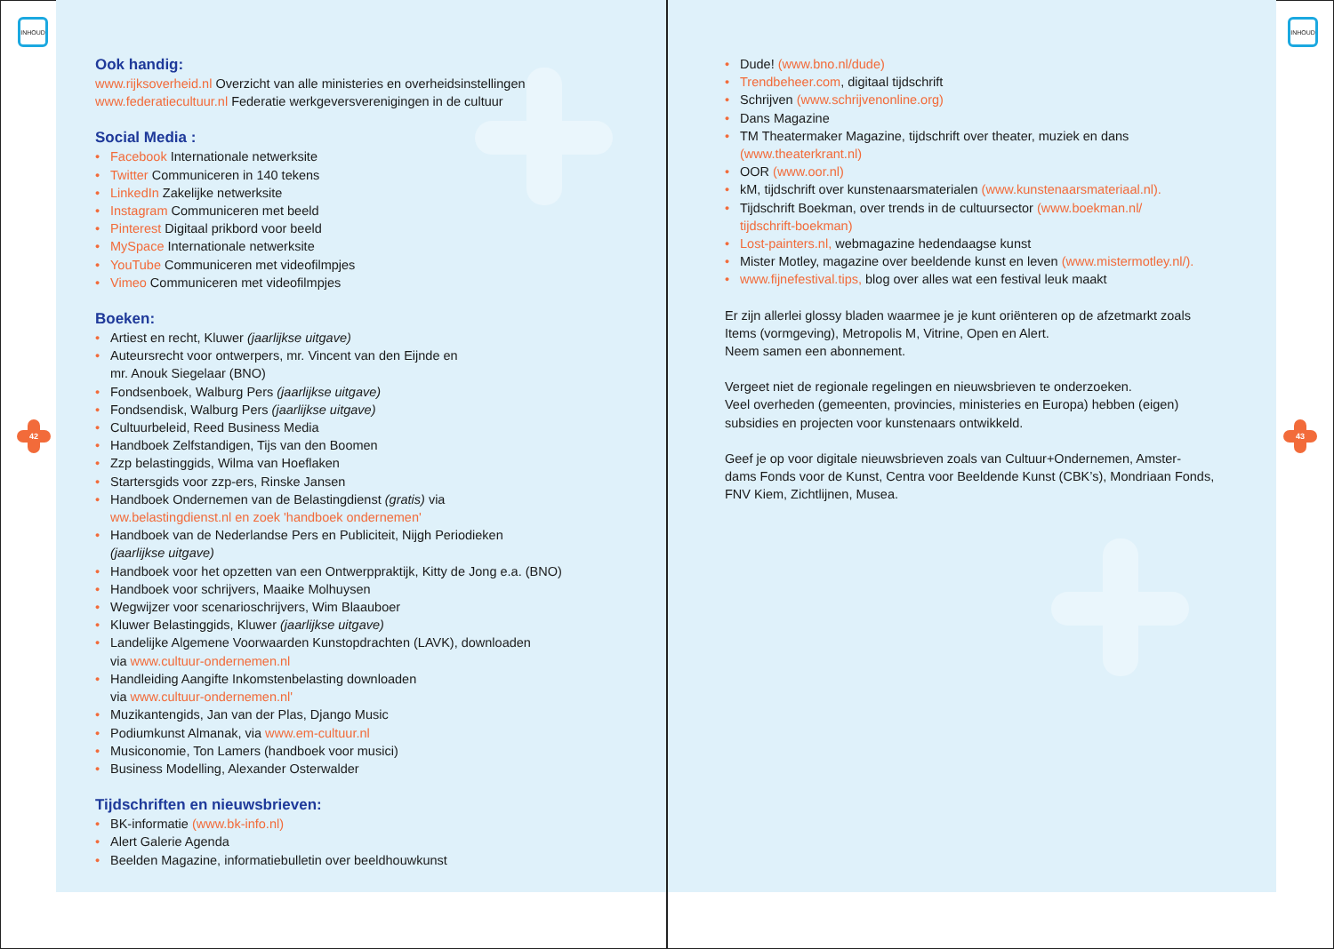Ook handig:
www.rijksoverheid.nl Overzicht van alle ministeries en overheidsinstellingen
www.federatiecultuur.nl Federatie werkgeversverenigingen in de cultuur
Social Media :
• Facebook Internationale netwerksite
• Twitter Communiceren in 140 tekens
• LinkedIn Zakelijke netwerksite
• Instagram Communiceren met beeld
• Pinterest Digitaal prikbord voor beeld
• MySpace Internationale netwerksite
• YouTube Communiceren met videofilmpjes
• Vimeo Communiceren met videofilmpjes
Boeken:
• Artiest en recht, Kluwer (jaarlijkse uitgave)
• Auteursrecht voor ontwerpers, mr. Vincent van den Eijnde en
mr. Anouk Siegelaar (BNO)
• Fondsenboek, Walburg Pers (jaarlijkse uitgave)
• Fondsendisk, Walburg Pers (jaarlijkse uitgave)
• Cultuurbeleid, Reed Business Media
• Handboek Zelfstandigen, Tijs van den Boomen
• Zzp belastinggids, Wilma van Hoeflaken
• Startersgids voor zzp-ers, Rinske Jansen
• Handboek Ondernemen van de Belastingdienst (gratis) via
ww.belastingdienst.nl en zoek 'handboek ondernemen'
• Handboek van de Nederlandse Pers en Publiciteit, Nijgh Periodieken
(jaarlijkse uitgave)
• Handboek voor het opzetten van een Ontwerppraktijk, Kitty de Jong e.a. (BNO)
• Handboek voor schrijvers, Maaike Molhuysen
• Wegwijzer voor scenarioschrijvers, Wim Blaauboer
• Kluwer Belastinggids, Kluwer (jaarlijkse uitgave)
• Landelijke Algemene Voorwaarden Kunstopdrachten (LAVK), downloaden
via www.cultuur-ondernemen.nl
• Handleiding Aangifte Inkomstenbelasting downloaden
via www.cultuur-ondernemen.nl'
• Muzikantengids, Jan van der Plas, Django Music
• Podiumkunst Almanak, via www.em-cultuur.nl
• Musiconomie, Ton Lamers (handboek voor musici)
• Business Modelling, Alexander Osterwalder
Tijdschriften en nieuwsbrieven:
• BK-informatie (www.bk-info.nl)
• Alert Galerie Agenda
• Beelden Magazine, informatiebulletin over beeldhouwkunst
• Dude! (www.bno.nl/dude)
• Trendbeheer.com, digitaal tijdschrift
• Schrijven (www.schrijvenonline.org)
• Dans Magazine
• TM Theatermaker Magazine, tijdschrift over theater, muziek en dans
(www.theaterkrant.nl)
• OOR (www.oor.nl)
• kM, tijdschrift over kunstenaarsmaterialen (www.kunstenaarsmateriaal.nl).
• Tijdschrift Boekman, over trends in de cultuursector (www.boekman.nl/
tijdschrift-boekman)
• Lost-painters.nl, webmagazine hedendaagse kunst
• Mister Motley, magazine over beeldende kunst en leven (www.mistermotley.nl/).
• www.fijnefestival.tips, blog over alles wat een festival leuk maakt
Er zijn allerlei glossy bladen waarmee je je kunt oriënteren op de afzetmarkt zoals
Items (vormgeving), Metropolis M, Vitrine, Open en Alert.
Neem samen een abonnement.
Vergeet niet de regionale regelingen en nieuwsbrieven te onderzoeken.
Veel overheden (gemeenten, provincies, ministeries en Europa) hebben (eigen)
subsidies en projecten voor kunstenaars ontwikkeld.
Geef je op voor digitale nieuwsbrieven zoals van Cultuur+Ondernemen, Amster-
dams Fonds voor de Kunst, Centra voor Beeldende Kunst (CBK’s), Mondriaan Fonds,
FNV Kiem, Zichtlijnen, Musea.
INHOUD INHOUD
42 43